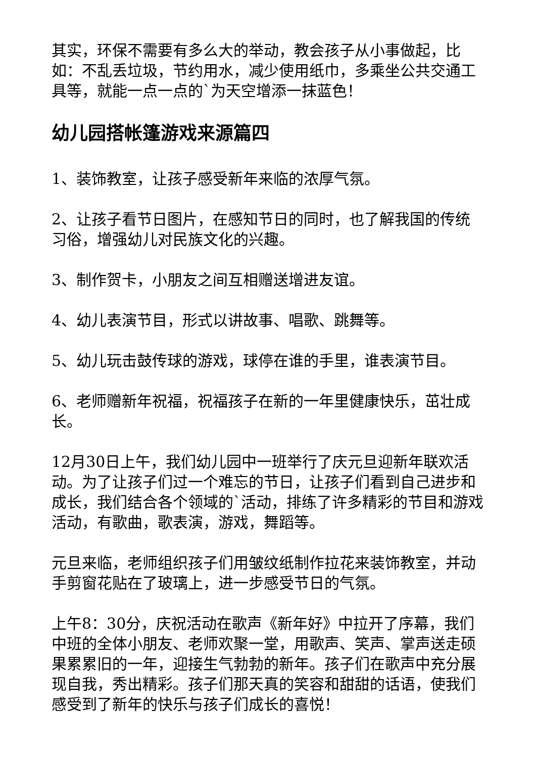其实，环保不需要有多么大的举动，教会孩子从小事做起，比如：不乱丢垃圾，节约用水，减少使用纸巾，多乘坐公共交通工具等，就能一点一点的`为天空增添一抹蓝色！
幼儿园搭帐篷游戏来源篇四
1、装饰教室，让孩子感受新年来临的浓厚气氛。
2、让孩子看节日图片，在感知节日的同时，也了解我国的传统习俗，增强幼儿对民族文化的兴趣。
3、制作贺卡，小朋友之间互相赠送增进友谊。
4、幼儿表演节目，形式以讲故事、唱歌、跳舞等。
5、幼儿玩击鼓传球的游戏，球停在谁的手里，谁表演节目。
6、老师赠新年祝福，祝福孩子在新的一年里健康快乐，茁壮成长。
12月30日上午，我们幼儿园中一班举行了庆元旦迎新年联欢活动。为了让孩子们过一个难忘的节日，让孩子们看到自己进步和成长，我们结合各个领域的`活动，排练了许多精彩的节目和游戏活动，有歌曲，歌表演，游戏，舞蹈等。
元旦来临，老师组织孩子们用皱纹纸制作拉花来装饰教室，并动手剪窗花贴在了玻璃上，进一步感受节日的气氛。
上午8：30分，庆祝活动在歌声《新年好》中拉开了序幕，我们中班的全体小朋友、老师欢聚一堂，用歌声、笑声、掌声送走硕果累累旧的一年，迎接生气勃勃的新年。孩子们在歌声中充分展现自我，秀出精彩。孩子们那天真的笑容和甜甜的话语，使我们感受到了新年的快乐与孩子们成长的喜悦！